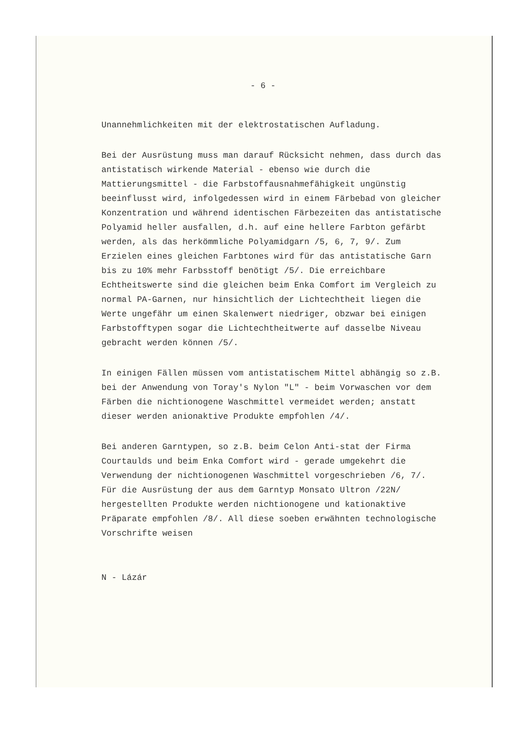- 6 -
Unannehmlichkeiten mit der elektrostatischen Aufladung.
Bei der Ausrüstung muss man darauf Rücksicht nehmen, dass durch das antistatisch wirkende Material - ebenso wie durch die Mattierungsmittel - die Farbstoffausnahmefähigkeit ungünstig beeinflusst wird, infolgedessen wird in einem Färbebad von gleicher Konzentration und während identischen Färbezeiten das antistatische Polyamid heller ausfallen, d.h. auf eine hellere Farbton gefärbt werden, als das herkömmliche Polyamidgarn /5, 6, 7, 9/. Zum Erzielen eines gleichen Farbtones wird für das antistatische Garn bis zu 10% mehr Farbsstoff benötigt /5/. Die erreichbare Echtheitswerte sind die gleichen beim Enka Comfort im Vergleich zu normal PA-Garnen, nur hinsichtlich der Lichtechtheit liegen die Werte ungefähr um einen Skalenwert niedriger, obzwar bei einigen Farbstofftypen sogar die Lichtechtheitwerte auf dasselbe Niveau gebracht werden können /5/.
In einigen Fällen müssen vom antistatischem Mittel abhängig so z.B. bei der Anwendung von Toray's Nylon "L" - beim Vorwaschen vor dem Färben die nichtionogene Waschmittel vermeidet werden; anstatt dieser werden anionaktive Produkte empfohlen /4/.
Bei anderen Garntypen, so z.B. beim Celon Anti-stat der Firma Courtaulds und beim Enka Comfort wird - gerade umgekehrt die Verwendung der nichtionogenen Waschmittel vorgeschrieben /6, 7/. Für die Ausrüstung der aus dem Garntyp Monsato Ultron /22N/ hergestellten Produkte werden nichtionogene und kationaktive Präparate empfohlen /8/. All diese soeben erwähnten technologische Vorschrifte weisen
N - Lázár